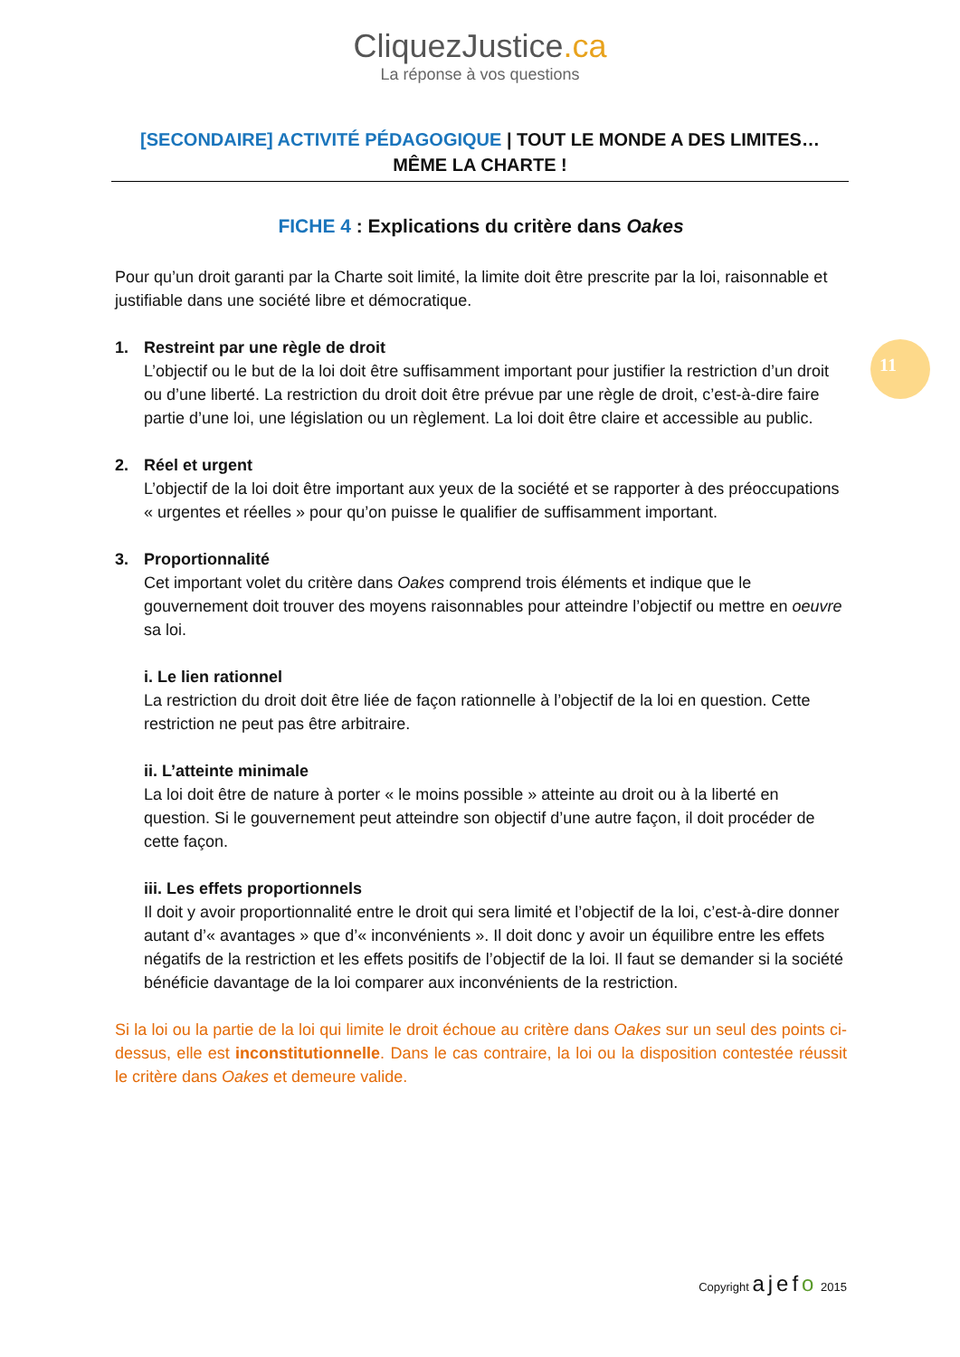CliquezJustice.ca
La réponse à vos questions
[SECONDAIRE] ACTIVITÉ PÉDAGOGIQUE | TOUT LE MONDE A DES LIMITES… MÊME LA CHARTE !
FICHE 4 : Explications du critère dans Oakes
Pour qu’un droit garanti par la Charte soit limité, la limite doit être prescrite par la loi, raisonnable et justifiable dans une société libre et démocratique.
1. Restreint par une règle de droit
L’objectif ou le but de la loi doit être suffisamment important pour justifier la restriction d’un droit ou d’une liberté. La restriction du droit doit être prévue par une règle de droit, c’est-à-dire faire partie d’une loi, une législation ou un règlement. La loi doit être claire et accessible au public.
2. Réel et urgent
L’objectif de la loi doit être important aux yeux de la société et se rapporter à des préoccupations « urgentes et réelles » pour qu’on puisse le qualifier de suffisamment important.
3. Proportionnalité
Cet important volet du critère dans Oakes comprend trois éléments et indique que le gouvernement doit trouver des moyens raisonnables pour atteindre l’objectif ou mettre en oeuvre sa loi.
i. Le lien rationnel
La restriction du droit doit être liée de façon rationnelle à l’objectif de la loi en question. Cette restriction ne peut pas être arbitraire.
ii. L’atteinte minimale
La loi doit être de nature à porter « le moins possible » atteinte au droit ou à la liberté en question. Si le gouvernement peut atteindre son objectif d’une autre façon, il doit procéder de cette façon.
iii. Les effets proportionnels
Il doit y avoir proportionnalité entre le droit qui sera limité et l’objectif de la loi, c’est-à-dire donner autant d’« avantages » que d’« inconvénients ». Il doit donc y avoir un équilibre entre les effets négatifs de la restriction et les effets positifs de l’objectif de la loi. Il faut se demander si la société bénéficie davantage de la loi comparer aux inconvénients de la restriction.
Si la loi ou la partie de la loi qui limite le droit échoue au critère dans Oakes sur un seul des points ci-dessus, elle est inconstitutionnelle. Dans le cas contraire, la loi ou la disposition contestée réussit le critère dans Oakes et demeure valide.
11
Copyright ajefo 2015